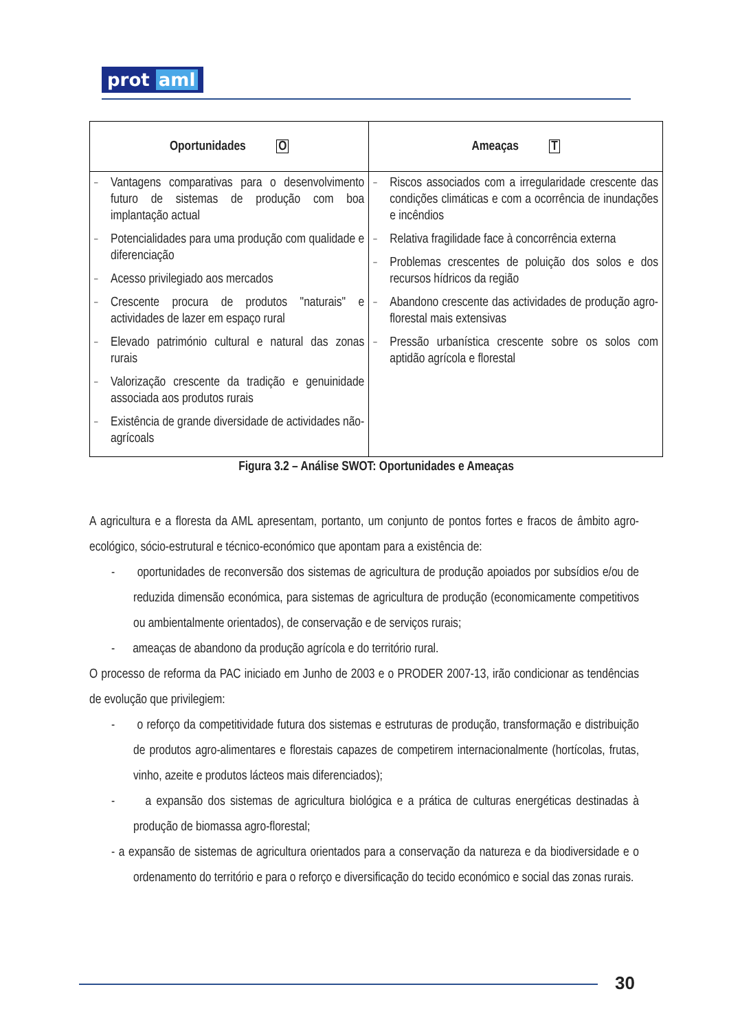prot aml
| Oportunidades O | Ameaças T |
| --- | --- |
| Vantagens comparativas para o desenvolvimento futuro de sistemas de produção com boa implantação actual Potencialidades para uma produção com qualidade e diferenciação Acesso privilegiado aos mercados Crescente procura de produtos "naturais" e actividades de lazer em espaço rural Elevado património cultural e natural das zonas rurais Valorização crescente da tradição e genuinidade associada aos produtos rurais Existência de grande diversidade de actividades não-agrícoals | Riscos associados com a irregularidade crescente das condições climáticas e com a ocorrência de inundações e incêndios Relativa fragilidade face à concorrência externa Problemas crescentes de poluição dos solos e dos recursos hídricos da região Abandono crescente das actividades de produção agro-florestal mais extensivas Pressão urbanística crescente sobre os solos com aptidão agrícola e florestal |
Figura 3.2 – Análise SWOT: Oportunidades e Ameaças
A agricultura e a floresta da AML apresentam, portanto, um conjunto de pontos fortes e fracos de âmbito agro-ecológico, sócio-estrutural e técnico-económico que apontam para a existência de:
- oportunidades de reconversão dos sistemas de agricultura de produção apoiados por subsídios e/ou de reduzida dimensão económica, para sistemas de agricultura de produção (economicamente competitivos ou ambientalmente orientados), de conservação e de serviços rurais;
- ameaças de abandono da produção agrícola e do território rural.
O processo de reforma da PAC iniciado em Junho de 2003 e o PRODER 2007-13, irão condicionar as tendências de evolução que privilegiem:
- o reforço da competitividade futura dos sistemas e estruturas de produção, transformação e distribuição de produtos agro-alimentares e florestais capazes de competirem internacionalmente (hortícolas, frutas, vinho, azeite e produtos lácteos mais diferenciados);
- a expansão dos sistemas de agricultura biológica e a prática de culturas energéticas destinadas à produção de biomassa agro-florestal;
- a expansão de sistemas de agricultura orientados para a conservação da natureza e da biodiversidade e o ordenamento do território e para o reforço e diversificação do tecido económico e social das zonas rurais.
30